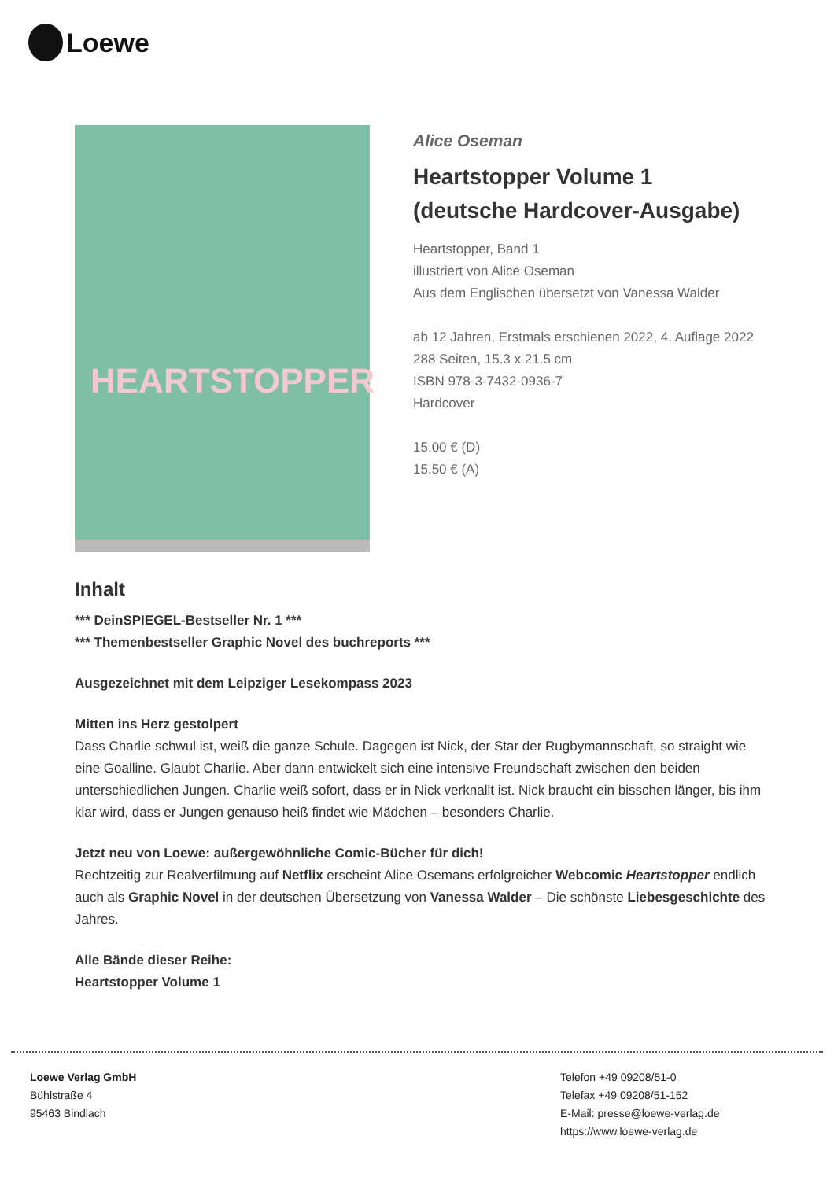Loewe
HEARTSTOPPER
Alice Oseman
Heartstopper Volume 1
(deutsche Hardcover-Ausgabe)
Heartstopper, Band 1
illustriert von Alice Oseman
Aus dem Englischen übersetzt von Vanessa Walder
ab 12 Jahren, Erstmals erschienen 2022, 4. Auflage 2022
288 Seiten, 15.3 x 21.5 cm
ISBN 978-3-7432-0936-7
Hardcover
15.00 € (D)
15.50 € (A)
Inhalt
*** DeinSPIEGEL-Bestseller Nr. 1 ***
*** Themenbestseller Graphic Novel des buchreports ***
Ausgezeichnet mit dem Leipziger Lesekompass 2023
Mitten ins Herz gestolpert
Dass Charlie schwul ist, weiß die ganze Schule. Dagegen ist Nick, der Star der Rugbymannschaft, so straight wie eine Goalline. Glaubt Charlie. Aber dann entwickelt sich eine intensive Freundschaft zwischen den beiden unterschiedlichen Jungen. Charlie weiß sofort, dass er in Nick verknallt ist. Nick braucht ein bisschen länger, bis ihm klar wird, dass er Jungen genauso heiß findet wie Mädchen – besonders Charlie.
Jetzt neu von Loewe: außergewöhnliche Comic-Bücher für dich!
Rechtzeitig zur Realverfilmung auf Netflix erscheint Alice Osemans erfolgreicher Webcomic Heartstopper endlich auch als Graphic Novel in der deutschen Übersetzung von Vanessa Walder – Die schönste Liebesgeschichte des Jahres.
Alle Bände dieser Reihe:
Heartstopper Volume 1
Loewe Verlag GmbH
Bühlstraße 4
95463 Bindlach
Telefon +49 09208/51-0
Telefax +49 09208/51-152
E-Mail: presse@loewe-verlag.de
https://www.loewe-verlag.de